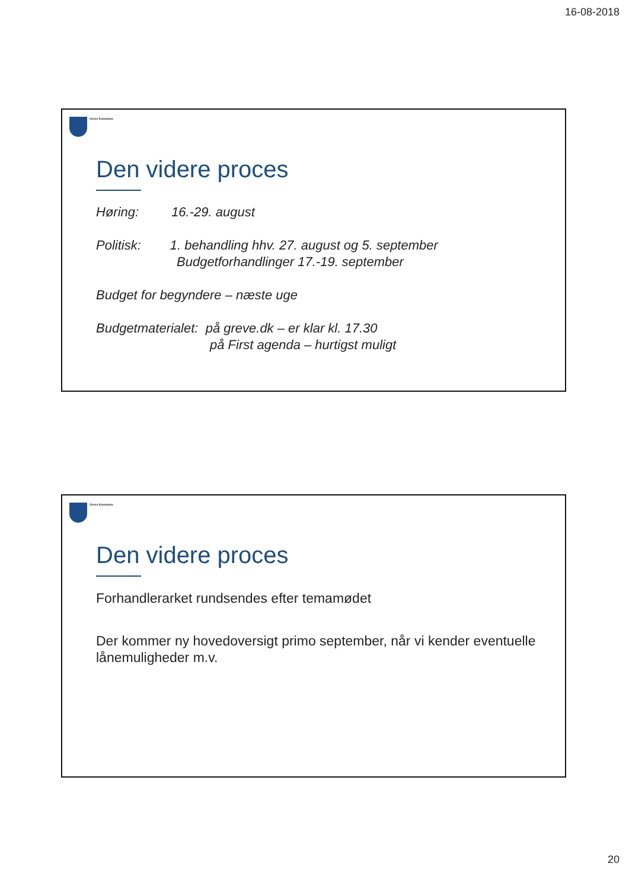16-08-2018
Greve Kommune
Den videre proces
Høring: 16.-29. august
Politisk: 1. behandling hhv. 27. august og 5. september
Budgetforhandlinger 17.-19. september
Budget for begyndere – næste uge
Budgetmaterialet: på greve.dk – er klar kl. 17.30
på First agenda – hurtigst muligt
Greve Kommune
Den videre proces
Forhandlerarket rundsendes efter temamødet
Der kommer ny hovedoversigt primo september, når vi kender eventuelle lånemuligheder m.v.
20